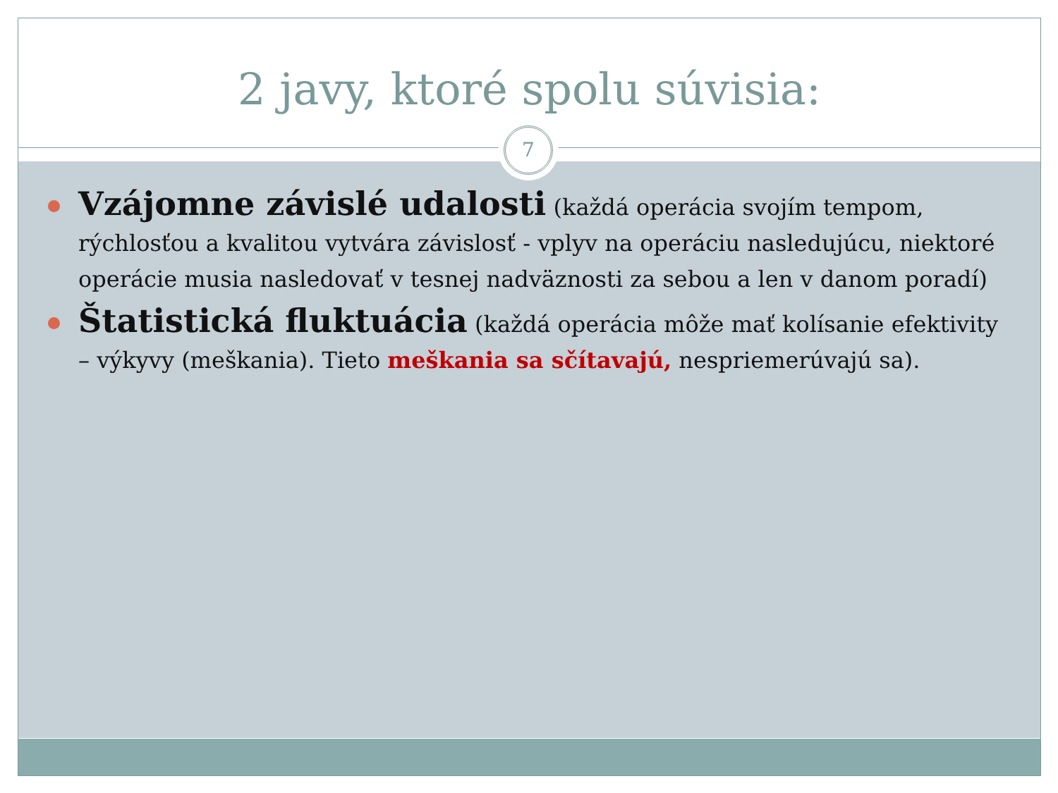2 javy, ktoré spolu súvisia:
Vzájomne závislé udalosti (každá operácia svojím tempom, rýchlosťou a kvalitou vytvára závislosť - vplyv na operáciu nasledujúcu, niektoré operácie musia nasledovať v tesnej nadväznosti za sebou a len v danom poradí)
Štatistická fluktuácia (každá operácia môže mať kolísanie efektivity – výkyvy (meškania). Tieto meškania sa sčítavajú, nespriemerúvajú sa).
7